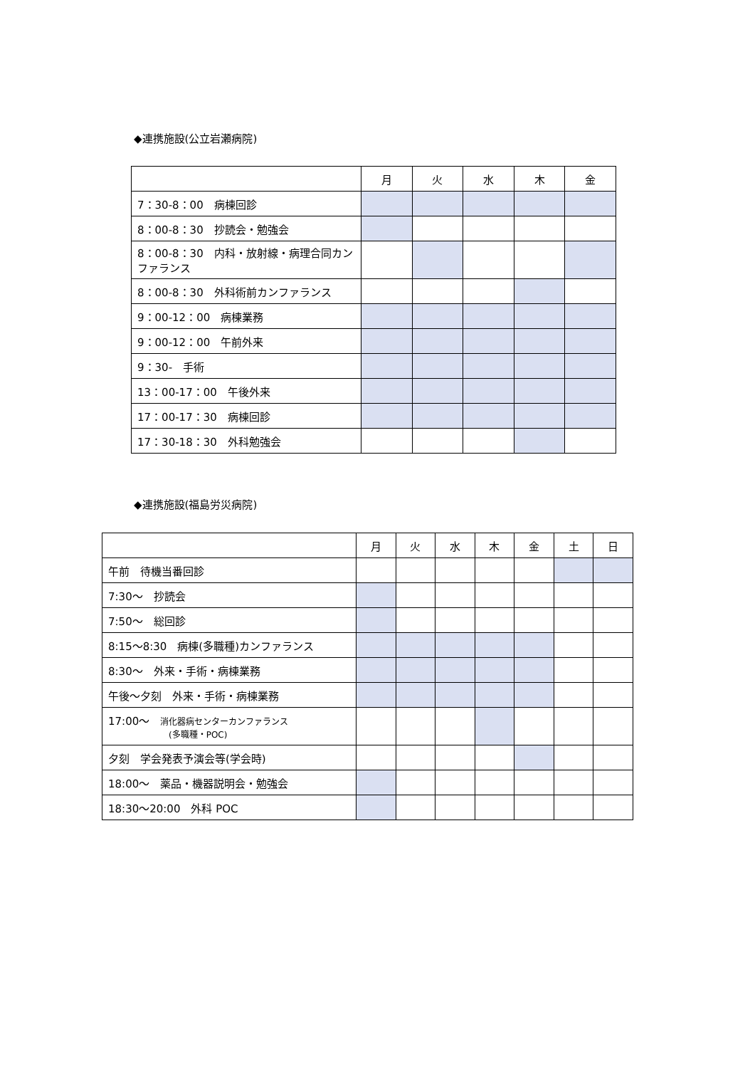◆連携施設(公立岩瀬病院)
| | 月 | 火 | 水 | 木 | 金 |
| --- | --- | --- | --- | --- | --- |
| 7：30-8：00 病棟回診 | | | | | |
| 8：00-8：30 抄読会・勉強会 | | | | | |
| 8：00-8：30 内科・放射線・病理合同カンファランス | | | | | |
| 8：00-8：30 外科術前カンファランス | | | | | |
| 9：00-12：00 病棟業務 | | | | | |
| 9：00-12：00 午前外来 | | | | | |
| 9：30- 手術 | | | | | |
| 13：00-17：00 午後外来 | | | | | |
| 17：00-17：30 病棟回診 | | | | | |
| 17：30-18：30 外科勉強会 | | | | | |
◆連携施設(福島労災病院)
| | 月 | 火 | 水 | 木 | 金 | 土 | 日 |
| --- | --- | --- | --- | --- | --- | --- | --- |
| 午前 待機当番回診 | | | | | | | |
| 7:30～ 抄読会 | | | | | | | |
| 7:50～ 総回診 | | | | | | | |
| 8:15～8:30 病棟(多職種)カンファランス | | | | | | | |
| 8:30～ 外来・手術・病棟業務 | | | | | | | |
| 午後～夕刻 外来・手術・病棟業務 | | | | | | | |
| 17:00～ 消化器病センターカンファランス (多職種・POC) | | | | | | | |
| 夕刻 学会発表予演会等(学会時) | | | | | | | |
| 18:00～ 薬品・機器説明会・勉強会 | | | | | | | |
| 18:30～20:00 外科 POC | | | | | | | |